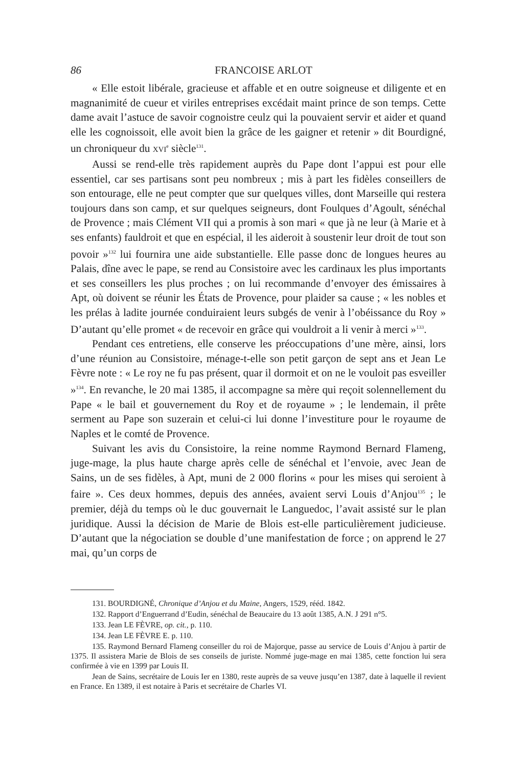86 FRANCOISE ARLOT
« Elle estoit libérale, gracieuse et affable et en outre soigneuse et diligente et en magnanimité de cueur et viriles entreprises excédait maint prince de son temps. Cette dame avait l’astuce de savoir cognoistre ceulz qui la pouvaient servir et aider et quand elle les cognoissoit, elle avoit bien la grâce de les gaigner et retenir » dit Bourdigné, un chroniqueur du XVI<sup>e</sup> siècle<sup>131</sup>.
Aussi se rend-elle très rapidement auprès du Pape dont l’appui est pour elle essentiel, car ses partisans sont peu nombreux ; mis à part les fidèles conseillers de son entourage, elle ne peut compter que sur quelques villes, dont Marseille qui restera toujours dans son camp, et sur quelques seigneurs, dont Foulques d’Agoult, sénéchal de Provence ; mais Clément VII qui a promis à son mari « que jà ne leur (à Marie et à ses enfants) fauldroit et que en espécial, il les aideroit à soustenir leur droit de tout son povoir »<sup>132</sup> lui fournira une aide substantielle. Elle passe donc de longues heures au Palais, dîne avec le pape, se rend au Consistoire avec les cardinaux les plus importants et ses conseillers les plus proches ; on lui recommande d’envoyer des émissaires à Apt, où doivent se réunir les États de Provence, pour plaider sa cause ; « les nobles et les prélas à ladite journée conduiraient leurs subgés de venir à l’obéissance du Roy » D’autant qu’elle promet « de recevoir en grâce qui vouldroit a li venir à merci »<sup>133</sup>.
Pendant ces entretiens, elle conserve les préoccupations d’une mère, ainsi, lors d’une réunion au Consistoire, ménage-t-elle son petit garçon de sept ans et Jean Le Fèvre note : « Le roy ne fu pas présent, quar il dormoit et on ne le vouloit pas esveiller »<sup>134</sup>. En revanche, le 20 mai 1385, il accompagne sa mère qui reçoit solennellement du Pape « le bail et gouvernement du Roy et de royaume » ; le lendemain, il prête serment au Pape son suzerain et celui-ci lui donne l’investiture pour le royaume de Naples et le comté de Provence.
Suivant les avis du Consistoire, la reine nomme Raymond Bernard Flameng, juge-mage, la plus haute charge après celle de sénéchal et l’envoie, avec Jean de Sains, un de ses fidèles, à Apt, muni de 2 000 florins « pour les mises qui seroient à faire ». Ces deux hommes, depuis des années, avaient servi Louis d’Anjou<sup>135</sup> ; le premier, déjà du temps où le duc gouvernait le Languedoc, l’avait assisté sur le plan juridique. Aussi la décision de Marie de Blois est-elle particulièrement judicieuse. D’autant que la négociation se double d’une manifestation de force ; on apprend le 27 mai, qu’un corps de
131. BOURDIGNÉ, Chronique d’Anjou et du Maine, Angers, 1529, rééd. 1842.
132. Rapport d’Enguerrand d’Eudin, sénéchal de Beaucaire du 13 août 1385, A.N. J 291 n°5.
133. Jean LE FÈVRE, op. cit., p. 110.
134. Jean LE FÈVRE E. p. 110.
135. Raymond Bernard Flameng conseiller du roi de Majorque, passe au service de Louis d’Anjou à partir de 1375. Il assistera Marie de Blois de ses conseils de juriste. Nommé juge-mage en mai 1385, cette fonction lui sera confirmée à vie en 1399 par Louis II.
Jean de Sains, secrétaire de Louis Ier en 1380, reste auprès de sa veuve jusqu’en 1387, date à laquelle il revient en France. En 1389, il est notaire à Paris et secrétaire de Charles VI.